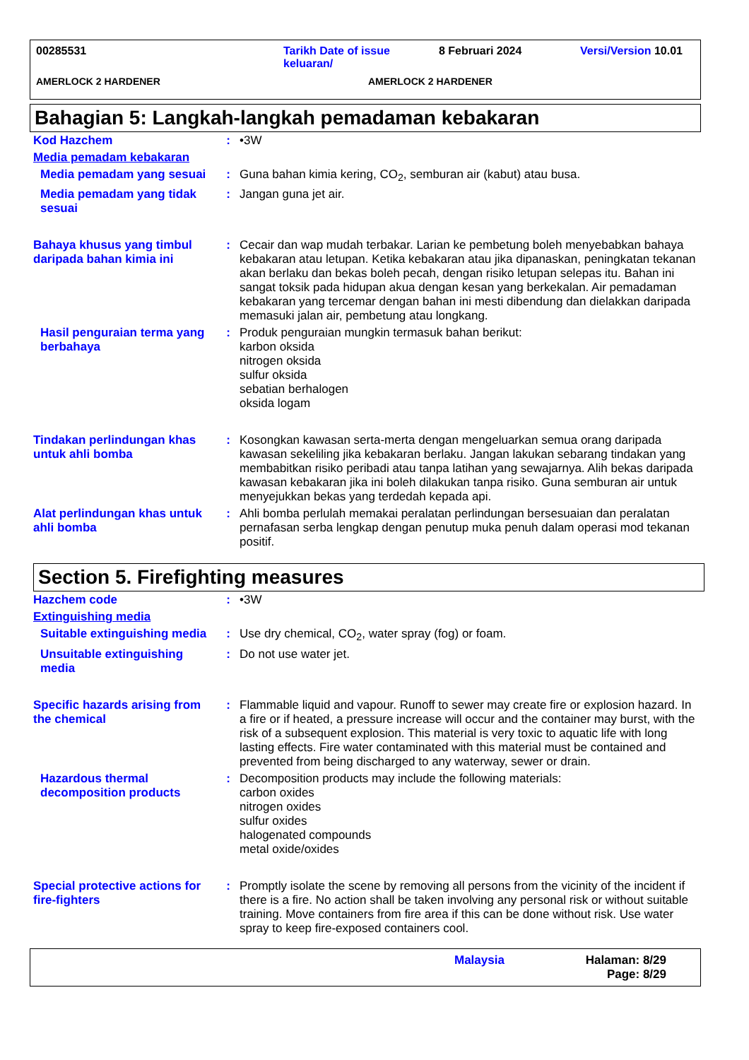00285531 Tarikh Date of issue keluaran/ 8 Februari 2024 Versi/Version 10.01
AMERLOCK 2 HARDENER AMERLOCK 2 HARDENER
Bahagian 5: Langkah-langkah pemadaman kebakaran
| Kod Hazchem | : | •3W |
| Media pemadam kebakaran | | |
| Media pemadam yang sesuai | : | Guna bahan kimia kering, CO<sub>2</sub>, semburan air (kabut) atau busa. |
| Media pemadam yang tidak sesuai | : | Jangan guna jet air. |
| Bahaya khusus yang timbul daripada bahan kimia ini | : | Cecair dan wap mudah terbakar. Larian ke pembetung boleh menyebabkan bahaya kebakaran atau letupan. Ketika kebakaran atau jika dipanaskan, peningkatan tekanan akan berlaku dan bekas boleh pecah, dengan risiko letupan selepas itu. Bahan ini sangat toksik pada hidupan akua dengan kesan yang berkekalan. Air pemadaman kebakaran yang tercemar dengan bahan ini mesti dibendung dan dielakkan daripada memasuki jalan air, pembetung atau longkang. |
| Hasil penguraian terma yang berbahaya | : | Produk penguraian mungkin termasuk bahan berikut: karbon oksida nitrogen oksida sulfur oksida sebatian berhalogen oksida logam |
| Tindakan perlindungan khas untuk ahli bomba | : | Kosongkan kawasan serta-merta dengan mengeluarkan semua orang daripada kawasan sekeliling jika kebakaran berlaku. Jangan lakukan sebarang tindakan yang membabitkan risiko peribadi atau tanpa latihan yang sewajarnya. Alih bekas daripada kawasan kebakaran jika ini boleh dilakukan tanpa risiko. Guna semburan air untuk menyejukkan bekas yang terdedah kepada api. |
| Alat perlindungan khas untuk ahli bomba | : | Ahli bomba perlulah memakai peralatan perlindungan bersesuaian dan peralatan pernafasan serba lengkap dengan penutup muka penuh dalam operasi mod tekanan positif. |
Section 5. Firefighting measures
| Hazchem code | : | •3W |
| Extinguishing media | | |
| Suitable extinguishing media | : | Use dry chemical, CO<sub>2</sub>, water spray (fog) or foam. |
| Unsuitable extinguishing media | : | Do not use water jet. |
| Specific hazards arising from the chemical | : | Flammable liquid and vapour. Runoff to sewer may create fire or explosion hazard. In a fire or if heated, a pressure increase will occur and the container may burst, with the risk of a subsequent explosion. This material is very toxic to aquatic life with long lasting effects. Fire water contaminated with this material must be contained and prevented from being discharged to any waterway, sewer or drain. |
| Hazardous thermal decomposition products | : | Decomposition products may include the following materials: carbon oxides nitrogen oxides sulfur oxides halogenated compounds metal oxide/oxides |
| Special protective actions for fire-fighters | : | Promptly isolate the scene by removing all persons from the vicinity of the incident if there is a fire. No action shall be taken involving any personal risk or without suitable training. Move containers from fire area if this can be done without risk. Use water spray to keep fire-exposed containers cool. |
Malaysia Halaman: 8/29
Page: 8/29